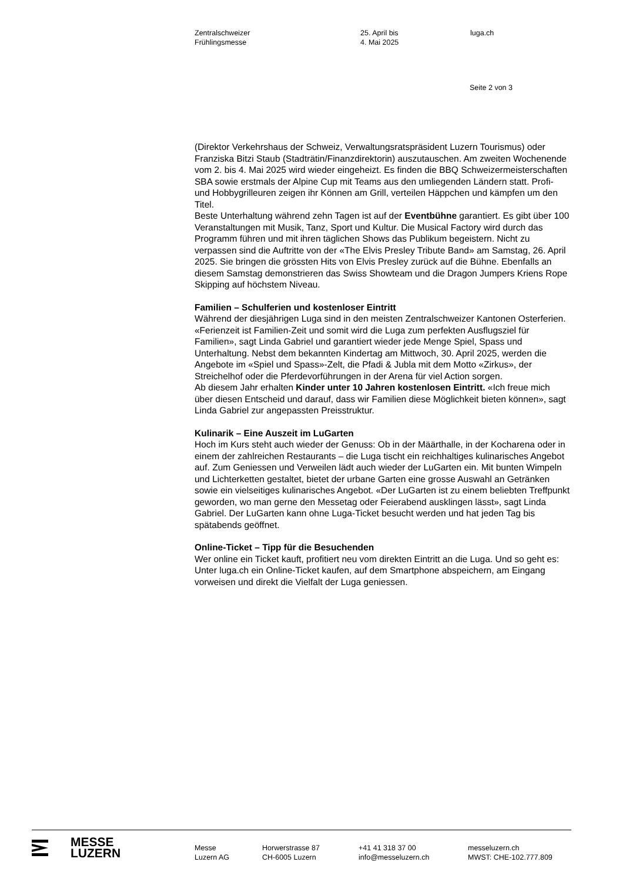Zentralschweizer
Frühlingsmesse
25. April bis
4. Mai 2025
luga.ch
Seite 2 von 3
(Direktor Verkehrshaus der Schweiz, Verwaltungsratspräsident Luzern Touris­mus) oder Franziska Bitzi Staub (Stadträtin/Finanzdirektorin) auszutauschen. Am zweiten Wochenende vom 2. bis 4. Mai 2025 wird wieder eingeheizt. Es fin­den die BBQ Schweizermeisterschaften SBA sowie erstmals der Alpine Cup mit Teams aus den umliegenden Ländern statt. Profi- und Hobbygrilleuren zeigen ihr Können am Grill, verteilen Häppchen und kämpfen um den Titel.
Beste Unterhaltung während zehn Tagen ist auf der Eventbühne garantiert. Es gibt über 100 Veranstaltungen mit Musik, Tanz, Sport und Kultur. Die Musical Factory wird durch das Programm führen und mit ihren täglichen Shows das Publikum begeistern. Nicht zu verpassen sind die Auftritte von der «The Elvis Presley Tribute Band» am Samstag, 26. April 2025. Sie bringen die grössten Hits von Elvis Presley zurück auf die Bühne. Ebenfalls an diesem Samstag de­monstrieren das Swiss Showteam und die Dragon Jumpers Kriens Rope Skip­ping auf höchstem Niveau.
Familien – Schulferien und kostenloser Eintritt
Während der diesjährigen Luga sind in den meisten Zentralschweizer Kantonen Os­terferien. «Ferienzeit ist Familien-Zeit und somit wird die Luga zum perfekten Aus­flugsziel für Familien», sagt Linda Gabriel und garantiert wieder jede Menge Spiel, Spass und Unterhaltung. Nebst dem bekannten Kindertag am Mittwoch, 30. April 2025, werden die Angebote im «Spiel und Spass»-Zelt, die Pfadi & Jubla mit dem Motto «Zirkus», der Streichelhof oder die Pferdevorführungen in der Arena für viel Action sorgen.
Ab diesem Jahr erhalten Kinder unter 10 Jahren kostenlosen Eintritt. «Ich freue mich über diesen Entscheid und darauf, dass wir Familien diese Möglichkeit bieten können», sagt Linda Gabriel zur angepassten Preisstruktur.
Kulinarik – Eine Auszeit im LuGarten
Hoch im Kurs steht auch wieder der Genuss: Ob in der Määrthalle, in der Kocha­rena oder in einem der zahlreichen Restaurants – die Luga tischt ein reichhaltiges kulinarisches Angebot auf. Zum Geniessen und Verweilen lädt auch wieder der LuGarten ein. Mit bunten Wimpeln und Lichterketten gestaltet, bietet der urbane Garten eine grosse Auswahl an Getränken sowie ein vielseitiges kulinarisches An­gebot. «Der LuGarten ist zu einem beliebten Treffpunkt geworden, wo man gerne den Messetag oder Feierabend ausklingen lässt», sagt Linda Gabriel. Der LuGarten kann ohne Luga-Ticket besucht werden und hat jeden Tag bis spätabends geöffnet.
Online-Ticket – Tipp für die Besuchenden
Wer online ein Ticket kauft, profitiert neu vom direkten Eintritt an die Luga. Und so geht es: Unter luga.ch ein Online-Ticket kaufen, auf dem Smartphone abspeichern, am Eingang vorweisen und direkt die Vielfalt der Luga geniessen.
MESSE
LUZERN
Messe
Luzern AG
Horwerstrasse 87
CH-6005 Luzern
+41 41 318 37 00
info@messeluzern.ch
messeluzern.ch
MWST: CHE-102.777.809